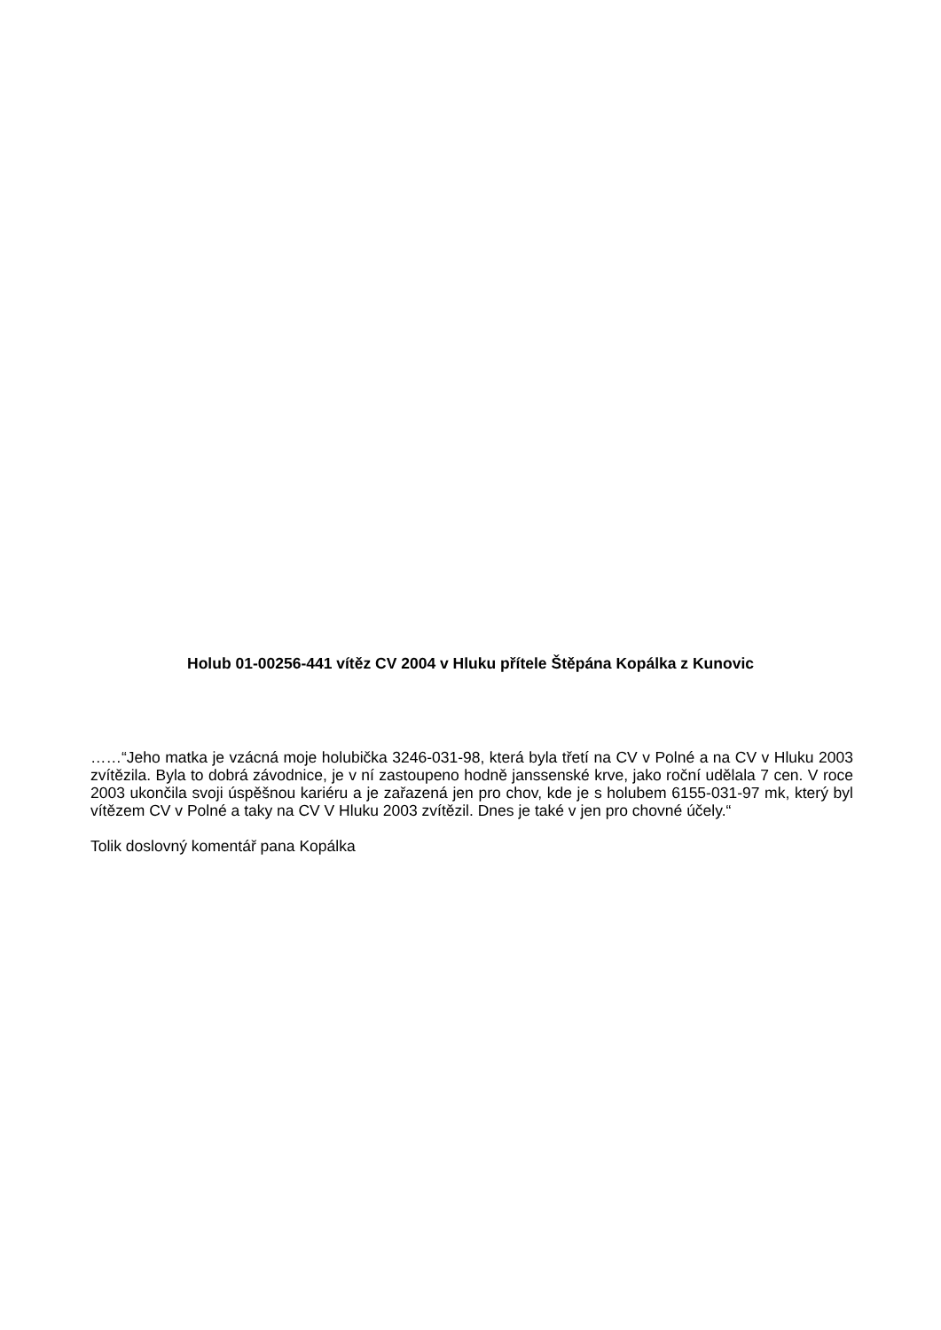Holub 01-00256-441 vítěz CV 2004 v Hluku přítele Štěpána Kopálka z Kunovic
……“Jeho matka je vzácná moje holubička 3246-031-98, která byla třetí na CV v Polné a na CV v Hluku 2003 zvítězila. Byla to dobrá závodnice, je v ní zastoupeno hodně janssenské krve, jako roční udělala 7 cen. V roce 2003 ukončila svoji úspěšnou kariéru a je zařazená jen pro chov, kde je s holubem 6155-031-97 mk, který byl vítězem CV v Polné a taky na CV V Hluku 2003 zvítězil. Dnes je také v jen pro chovné účely.“
Tolik doslovný komentář pana Kopálka